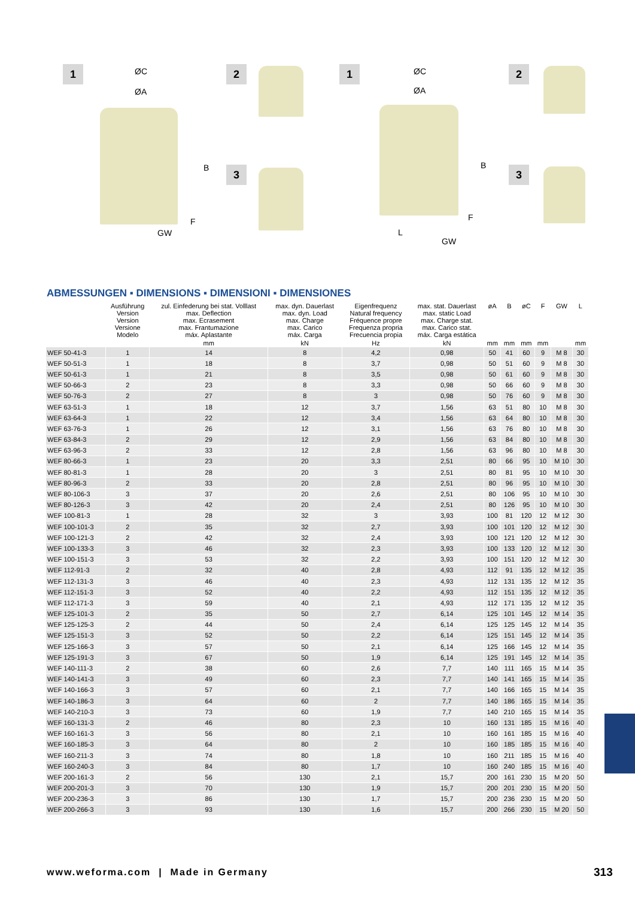1 ØC
ØA
B
F
GW
2
3
1 ØC
ØA
B
F
L
GW
2
3
ABMESSUNGEN ▪ DIMENSIONS ▪ DIMENSIONI ▪ DIMENSIONES
| | Ausführung Version Version Versione Modelo | zul. Einfederung bei stat. Volllast max. Deflection max. Ecrasement max. Frantumazione máx. Aplastante | max. dyn. Dauerlast max. dyn. Load max. Charge max. Carico máx. Carga | Eigenfrequenz Natural frequency Fréquence propre Frequenza propria Frecuencia propia | max. stat. Dauerlast max. static Load max. Charge stat. max. Carico stat. máx. Carga estática | øA | B | øC | F | GW | L |
| --- | --- | --- | --- | --- | --- | --- | --- | --- | --- | --- | --- |
| | | mm | kN | Hz | kN | mm | mm | mm | mm | | mm |
| WEF 50-41-3 | 1 | 14 | 8 | 4,2 | 0,98 | 50 | 41 | 60 | 9 | M 8 | 30 |
| WEF 50-51-3 | 1 | 18 | 8 | 3,7 | 0,98 | 50 | 51 | 60 | 9 | M 8 | 30 |
| WEF 50-61-3 | 1 | 21 | 8 | 3,5 | 0,98 | 50 | 61 | 60 | 9 | M 8 | 30 |
| WEF 50-66-3 | 2 | 23 | 8 | 3,3 | 0,98 | 50 | 66 | 60 | 9 | M 8 | 30 |
| WEF 50-76-3 | 2 | 27 | 8 | 3 | 0,98 | 50 | 76 | 60 | 9 | M 8 | 30 |
| WEF 63-51-3 | 1 | 18 | 12 | 3,7 | 1,56 | 63 | 51 | 80 | 10 | M 8 | 30 |
| WEF 63-64-3 | 1 | 22 | 12 | 3,4 | 1,56 | 63 | 64 | 80 | 10 | M 8 | 30 |
| WEF 63-76-3 | 1 | 26 | 12 | 3,1 | 1,56 | 63 | 76 | 80 | 10 | M 8 | 30 |
| WEF 63-84-3 | 2 | 29 | 12 | 2,9 | 1,56 | 63 | 84 | 80 | 10 | M 8 | 30 |
| WEF 63-96-3 | 2 | 33 | 12 | 2,8 | 1,56 | 63 | 96 | 80 | 10 | M 8 | 30 |
| WEF 80-66-3 | 1 | 23 | 20 | 3,3 | 2,51 | 80 | 66 | 95 | 10 | M 10 | 30 |
| WEF 80-81-3 | 1 | 28 | 20 | 3 | 2,51 | 80 | 81 | 95 | 10 | M 10 | 30 |
| WEF 80-96-3 | 2 | 33 | 20 | 2,8 | 2,51 | 80 | 96 | 95 | 10 | M 10 | 30 |
| WEF 80-106-3 | 3 | 37 | 20 | 2,6 | 2,51 | 80 | 106 | 95 | 10 | M 10 | 30 |
| WEF 80-126-3 | 3 | 42 | 20 | 2,4 | 2,51 | 80 | 126 | 95 | 10 | M 10 | 30 |
| WEF 100-81-3 | 1 | 28 | 32 | 3 | 3,93 | 100 | 81 | 120 | 12 | M 12 | 30 |
| WEF 100-101-3 | 2 | 35 | 32 | 2,7 | 3,93 | 100 | 101 | 120 | 12 | M 12 | 30 |
| WEF 100-121-3 | 2 | 42 | 32 | 2,4 | 3,93 | 100 | 121 | 120 | 12 | M 12 | 30 |
| WEF 100-133-3 | 3 | 46 | 32 | 2,3 | 3,93 | 100 | 133 | 120 | 12 | M 12 | 30 |
| WEF 100-151-3 | 3 | 53 | 32 | 2,2 | 3,93 | 100 | 151 | 120 | 12 | M 12 | 30 |
| WEF 112-91-3 | 2 | 32 | 40 | 2,8 | 4,93 | 112 | 91 | 135 | 12 | M 12 | 35 |
| WEF 112-131-3 | 3 | 46 | 40 | 2,3 | 4,93 | 112 | 131 | 135 | 12 | M 12 | 35 |
| WEF 112-151-3 | 3 | 52 | 40 | 2,2 | 4,93 | 112 | 151 | 135 | 12 | M 12 | 35 |
| WEF 112-171-3 | 3 | 59 | 40 | 2,1 | 4,93 | 112 | 171 | 135 | 12 | M 12 | 35 |
| WEF 125-101-3 | 2 | 35 | 50 | 2,7 | 6,14 | 125 | 101 | 145 | 12 | M 14 | 35 |
| WEF 125-125-3 | 2 | 44 | 50 | 2,4 | 6,14 | 125 | 125 | 145 | 12 | M 14 | 35 |
| WEF 125-151-3 | 3 | 52 | 50 | 2,2 | 6,14 | 125 | 151 | 145 | 12 | M 14 | 35 |
| WEF 125-166-3 | 3 | 57 | 50 | 2,1 | 6,14 | 125 | 166 | 145 | 12 | M 14 | 35 |
| WEF 125-191-3 | 3 | 67 | 50 | 1,9 | 6,14 | 125 | 191 | 145 | 12 | M 14 | 35 |
| WEF 140-111-3 | 2 | 38 | 60 | 2,6 | 7,7 | 140 | 111 | 165 | 15 | M 14 | 35 |
| WEF 140-141-3 | 3 | 49 | 60 | 2,3 | 7,7 | 140 | 141 | 165 | 15 | M 14 | 35 |
| WEF 140-166-3 | 3 | 57 | 60 | 2,1 | 7,7 | 140 | 166 | 165 | 15 | M 14 | 35 |
| WEF 140-186-3 | 3 | 64 | 60 | 2 | 7,7 | 140 | 186 | 165 | 15 | M 14 | 35 |
| WEF 140-210-3 | 3 | 73 | 60 | 1,9 | 7,7 | 140 | 210 | 165 | 15 | M 14 | 35 |
| WEF 160-131-3 | 2 | 46 | 80 | 2,3 | 10 | 160 | 131 | 185 | 15 | M 16 | 40 |
| WEF 160-161-3 | 3 | 56 | 80 | 2,1 | 10 | 160 | 161 | 185 | 15 | M 16 | 40 |
| WEF 160-185-3 | 3 | 64 | 80 | 2 | 10 | 160 | 185 | 185 | 15 | M 16 | 40 |
| WEF 160-211-3 | 3 | 74 | 80 | 1,8 | 10 | 160 | 211 | 185 | 15 | M 16 | 40 |
| WEF 160-240-3 | 3 | 84 | 80 | 1,7 | 10 | 160 | 240 | 185 | 15 | M 16 | 40 |
| WEF 200-161-3 | 2 | 56 | 130 | 2,1 | 15,7 | 200 | 161 | 230 | 15 | M 20 | 50 |
| WEF 200-201-3 | 3 | 70 | 130 | 1,9 | 15,7 | 200 | 201 | 230 | 15 | M 20 | 50 |
| WEF 200-236-3 | 3 | 86 | 130 | 1,7 | 15,7 | 200 | 236 | 230 | 15 | M 20 | 50 |
| WEF 200-266-3 | 3 | 93 | 130 | 1,6 | 15,7 | 200 | 266 | 230 | 15 | M 20 | 50 |
www.weforma.com | Made in Germany
313